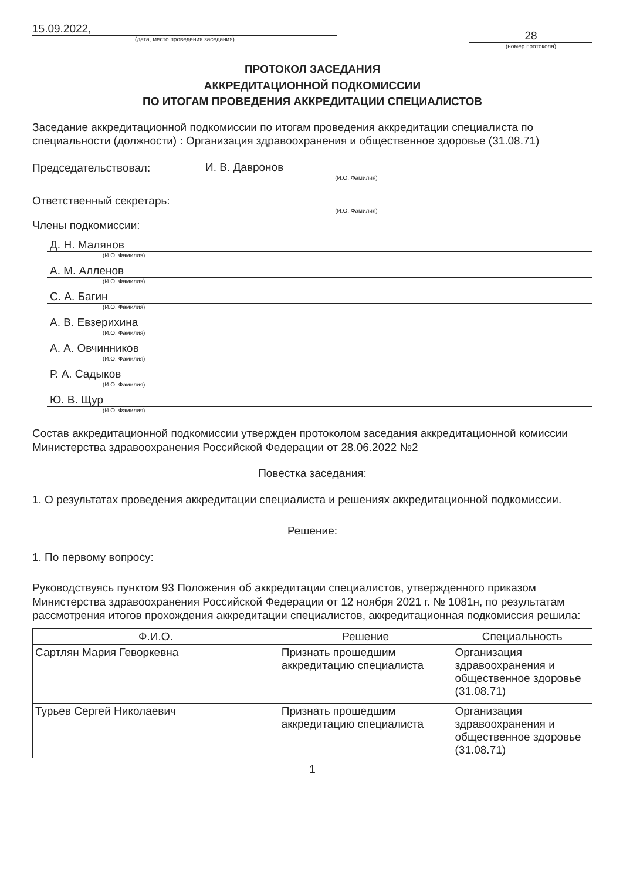15.09.2022,
(дата, место проведения заседания)
28
(номер протокола)
ПРОТОКОЛ ЗАСЕДАНИЯ
АККРЕДИТАЦИОННОЙ ПОДКОМИССИИ
ПО ИТОГАМ ПРОВЕДЕНИЯ АККРЕДИТАЦИИ СПЕЦИАЛИСТОВ
Заседание аккредитационной подкомиссии по итогам проведения аккредитации специалиста по специальности (должности) : Организация здравоохранения и общественное здоровье (31.08.71)
Председательствовал:
И. В. Давронов
(И.О. Фамилия)
Ответственный секретарь:
(И.О. Фамилия)
Члены подкомиссии:
Д. Н. Малянов
(И.О. Фамилия)
А. М. Алленов
(И.О. Фамилия)
С. А. Багин
(И.О. Фамилия)
А. В. Евзерихина
(И.О. Фамилия)
А. А. Овчинников
(И.О. Фамилия)
Р. А. Садыков
(И.О. Фамилия)
Ю. В. Щур
(И.О. Фамилия)
Состав аккредитационной подкомиссии утвержден протоколом заседания аккредитационной комиссии Министерства здравоохранения Российской Федерации от 28.06.2022 №2
Повестка заседания:
1. О результатах проведения аккредитации специалиста и решениях аккредитационной подкомиссии.
Решение:
1. По первому вопросу:
Руководствуясь пунктом 93 Положения об аккредитации специалистов, утвержденного приказом Министерства здравоохранения Российской Федерации от 12 ноября 2021 г. № 1081н, по результатам рассмотрения итогов прохождения аккредитации специалистов, аккредитационная подкомиссия решила:
| Ф.И.О. | Решение | Специальность |
| --- | --- | --- |
| Сартлян Мария Геворкевна | Признать прошедшим аккредитацию специалиста | Организация здравоохранения и общественное здоровье (31.08.71) |
| Турьев Сергей Николаевич | Признать прошедшим аккредитацию специалиста | Организация здравоохранения и общественное здоровье (31.08.71) |
1